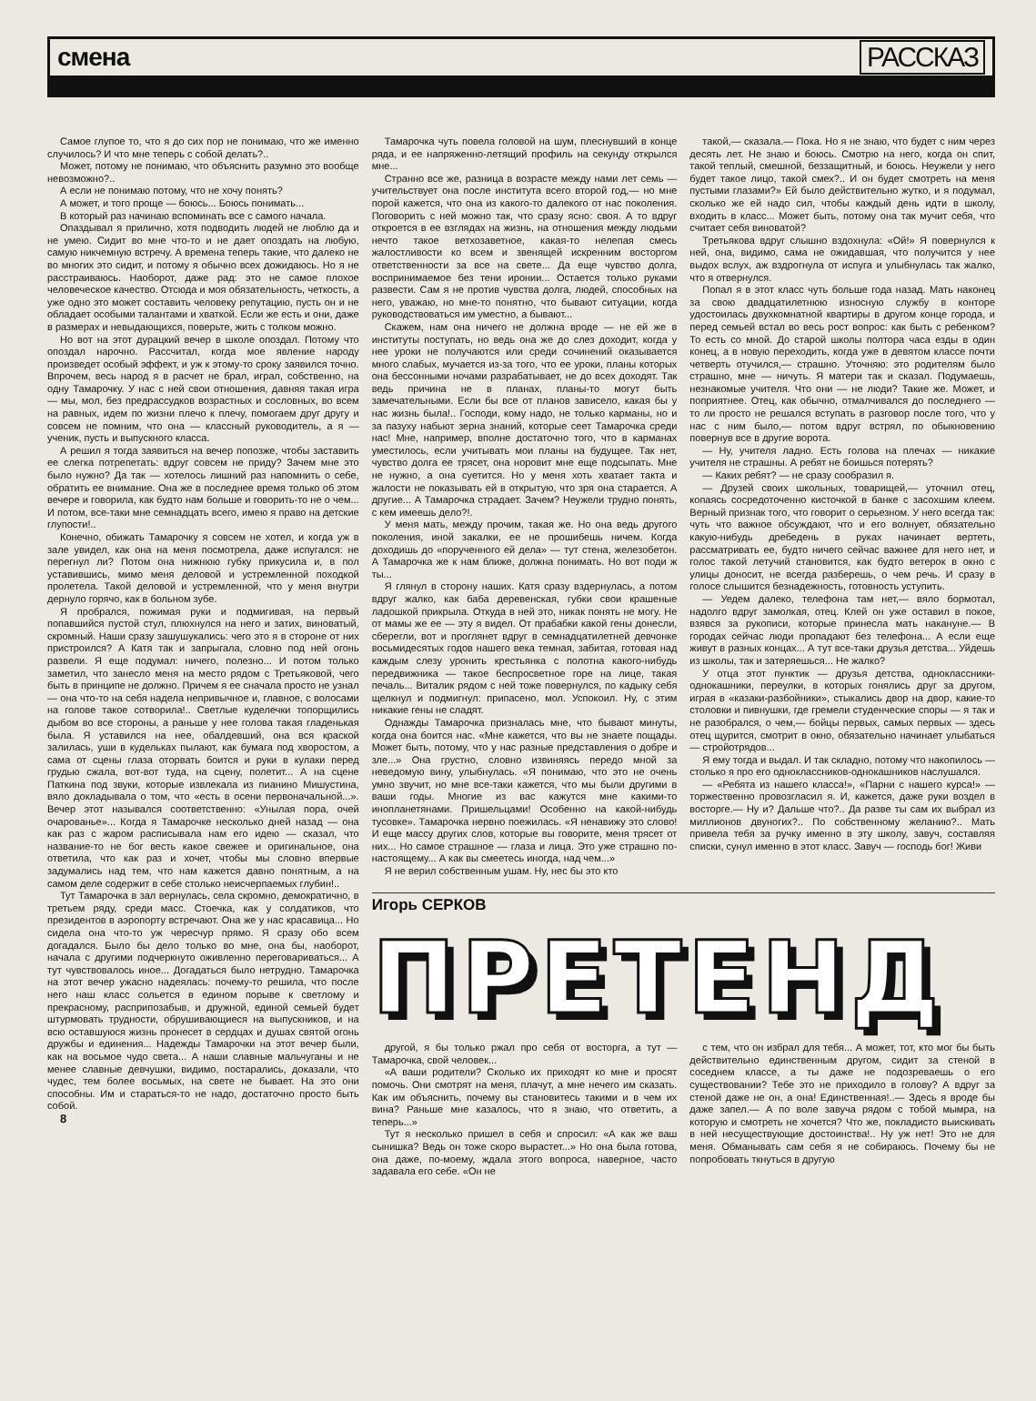смена РАССКАЗ
Самое глупое то, что я до сих пор не понимаю, что же именно случилось? И что мне теперь с собой делать?..
Может, потому не понимаю, что объяснить разумно это вообще невозможно?..
А если не понимаю потому, что не хочу понять?
А может, и того проще — боюсь... Боюсь понимать...
В который раз начинаю вспоминать все с самого начала.
Опаздывал я прилично, хотя подводить людей не люблю да и не умею. Сидит во мне что-то и не дает опоздать на любую, самую никчемную встречу. А времена теперь такие, что далеко не во многих это сидит, и потому я обычно всех дожидаюсь. Но я не расстраиваюсь. Наоборот, даже рад: это не самое плохое человеческое качество. Отсюда и моя обязательность, четкость, а уже одно это может составить человеку репутацию, пусть он и не обладает особыми талантами и хваткой. Если же есть и они, даже в размерах и невыдающихся, поверьте, жить с толком можно.
Но вот на этот дурацкий вечер в школе опоздал. Потому что опоздал нарочно. Рассчитал, когда мое явление народу произведет особый эффект, и уж к этому-то сроку заявился точно. Впрочем, весь народ я в расчет не брал, играл, собственно, на одну Тамарочку. У нас с ней свои отношения, давняя такая игра — мы, мол, без предрассудков возрастных и сословных, во всем на равных, идем по жизни плечо к плечу, помогаем друг другу и совсем не помним, что она — классный руководитель, а я — ученик, пусть и выпускного класса.
А решил я тогда заявиться на вечер попозже, чтобы заставить ее слегка потрепетать: вдруг совсем не приду? Зачем мне это было нужно? Да так — хотелось лишний раз напомнить о себе, обратить ее внимание. Она же в последнее время только об этом вечере и говорила, как будто нам больше и говорить-то не о чем... И потом, все-таки мне семнадцать всего, имею я право на детские глупости!..
Конечно, обижать Тамарочку я совсем не хотел, и когда уж в зале увидел, как она на меня посмотрела, даже испугался: не перегнул ли? Потом она нижнюю губку прикусила и, в пол уставившись, мимо меня деловой и устремленной походкой пролетела. Такой деловой и устремленной, что у меня внутри дернуло горячо, как в больном зубе.
Я пробрался, пожимая руки и подмигивая, на первый попавшийся пустой стул, плюхнулся на него и затих, виноватый, скромный. Наши сразу зашушукались: чего это я в стороне от них пристроился? А Катя так и запрыгала, словно под ней огонь развели. Я еще подумал: ничего, полезно... И потом только заметил, что занесло меня на место рядом с Третьяковой, чего быть в принципе не должно. Причем я ее сначала просто не узнал — она что-то на себя надела непривычное и, главное, с волосами на голове такое сотворила!.. Светлые куделечки топорщились дыбом во все стороны, а раньше у нее голова такая гладенькая была. Я уставился на нее, обалдевший, она вся краской залилась, уши в кудельках пылают, как бумага под хворостом, а сама от сцены глаза оторвать боится и руки в кулаки перед грудью сжала, вот-вот туда, на сцену, полетит... А на сцене Паткина под звуки, которые извлекала из пианино Мишустина, вяло докладывала о том, что «есть в осени первоначальной...». Вечер этот назывался соответственно: «Унылая пора, очей очарованье»... Когда я Тамарочке несколько дней назад — она как раз с жаром расписывала нам его идею — сказал, что название-то не бог весть какое свежее и оригинальное, она ответила, что как раз и хочет, чтобы мы словно впервые задумались над тем, что нам кажется давно понятным, а на самом деле содержит в себе столько неисчерпаемых глубин!..
Тут Тамарочка в зал вернулась, села скромно, демократично, в третьем ряду, среди масс. Стоечка, как у солдатиков, что президентов в аэропорту встречают. Она же у нас красавица... Но сидела она что-то уж чересчур прямо. Я сразу обо всем догадался. Было бы дело только во мне, она бы, наоборот, начала с другими подчеркнуто оживленно переговариваться... А тут чувствовалось иное... Догадаться было нетрудно. Тамарочка на этот вечер ужасно надеялась: почему-то решила, что после него наш класс сольется в едином порыве к светлому и прекрасному, расприпозабыв, и дружной, единой семьей будет штурмовать трудности, обрушивающиеся на выпускников, и на всю оставшуюся жизнь пронесет в сердцах и душах святой огонь дружбы и единения... Надежды Тамарочки на этот вечер были, как на восьмое чудо света... А наши славные мальчуганы и не менее славные девчушки, видимо, постарались, доказали, что чудес, тем более восьмых, на свете не бывает. На это они способны. Им и стараться-то не надо, достаточно просто быть собой.
8
Тамарочка чуть повела головой на шум, плеснувший в конце ряда, и ее напряженно-летящий профиль на секунду открылся мне...
Странно все же, разница в возрасте между нами лет семь — учительствует она после института всего второй год,— но мне порой кажется, что она из какого-то далекого от нас поколения. Поговорить с ней можно так, что сразу ясно: своя. А то вдруг откроется в ее взглядах на жизнь, на отношения между людьми нечто такое ветхозаветное, какая-то нелепая смесь жалостливости ко всем и звенящей искренним восторгом ответственности за все на свете... Да еще чувство долга, воспринимаемое без тени иронии... Остается только руками развести. Сам я не против чувства долга, людей, способных на него, уважаю, но мне-то понятно, что бывают ситуации, когда руководствоваться им уместно, а бывают...
Скажем, нам она ничего не должна вроде — не ей же в институты поступать, но ведь она же до слез доходит, когда у нее уроки не получаются или среди сочинений оказывается много слабых, мучается из-за того, что ее уроки, планы которых она бессонными ночами разрабатывает, не до всех доходят. Так ведь причина не в планах, планы-то могут быть замечательными. Если бы все от планов зависело, какая бы у нас жизнь была!.. Господи, кому надо, не только карманы, но и за пазуху набьют зерна знаний, которые сеет Тамарочка среди нас! Мне, например, вполне достаточно того, что в карманах уместилось, если учитывать мои планы на будущее. Так нет, чувство долга ее трясет, она норовит мне еще подсыпать. Мне не нужно, а она суетится. Но у меня хоть хватает такта и жалости не показывать ей в открытую, что зря она старается. А другие... А Тамарочка страдает. Зачем? Неужели трудно понять, с кем имеешь дело?!.
У меня мать, между прочим, такая же. Но она ведь другого поколения, иной закалки, ее не прошибешь ничем. Когда доходишь до «порученного ей дела» — тут стена, железобетон. А Тамарочка же к нам ближе, должна понимать. Но вот поди ж ты...
Я глянул в сторону наших. Катя сразу вздернулась, а потом вдруг жалко, как баба деревенская, губки свои крашеные ладошкой прикрыла. Откуда в ней это, никак понять не могу. Не от мамы же ее — эту я видел. От прабабки какой гены донесли, сберегли, вот и проглянет вдруг в семнадцатилетней девчонке восьмидесятых годов нашего века темная, забитая, готовая над каждым слезу уронить крестьянка с полотна какого-нибудь передвижника — такое беспросветное горе на лице, такая печаль... Виталик рядом с ней тоже повернулся, по кадыку себя щелкнул и подмигнул: припасено, мол. Успокоил. Ну, с этим никакие гены не сладят.
Однажды Тамарочка призналась мне, что бывают минуты, когда она боится нас. «Мне кажется, что вы не знаете пощады. Может быть, потому, что у нас разные представления о добре и зле...» Она грустно, словно извиняясь передо мной за неведомую вину, улыбнулась. «Я понимаю, что это не очень умно звучит, но мне все-таки кажется, что мы были другими в ваши годы. Многие из вас кажутся мне какими-то инопланетянами. Пришельцами! Особенно на какой-нибудь тусовке». Тамарочка нервно поежилась. «Я ненавижу это слово! И еще массу других слов, которые вы говорите, меня трясет от них... Но самое страшное — глаза и лица. Это уже страшно по-настоящему... А как вы смеетесь иногда, над чем...»
Я не верил собственным ушам. Ну, нес бы это кто
такой,— сказала.— Пока. Но я не знаю, что будет с ним через десять лет. Не знаю и боюсь. Смотрю на него, когда он спит, такой теплый, смешной, беззащитный, и боюсь. Неужели у него будет такое лицо, такой смех?.. И он будет смотреть на меня пустыми глазами?» Ей было действительно жутко, и я подумал, сколько же ей надо сил, чтобы каждый день идти в школу, входить в класс... Может быть, потому она так мучит себя, что считает себя виноватой?
Третьякова вдруг слышно вздохнула: «Ой!» Я повернулся к ней, она, видимо, сама не ожидавшая, что получится у нее выдох вслух, аж вздрогнула от испуга и улыбнулась так жалко, что я отвернулся.
Попал я в этот класс чуть больше года назад. Мать наконец за свою двадцатилетнюю износную службу в конторе удостоилась двухкомнатной квартиры в другом конце города, и перед семьей встал во весь рост вопрос: как быть с ребенком? То есть со мной. До старой школы полтора часа езды в один конец, а в новую переходить, когда уже в девятом классе почти четверть отучился,— страшно. Уточняю: это родителям было страшно, мне — ничуть. Я матери так и сказал. Подумаешь, незнакомые учителя. Что они — не люди? Такие же. Может, и поприятнее. Отец, как обычно, отмалчивался до последнего — то ли просто не решался вступать в разговор после того, что у нас с ним было,— потом вдруг встрял, по обыкновению повернув все в другие ворота.
— Ну, учителя ладно. Есть голова на плечах — никакие учителя не страшны. А ребят не боишься потерять?
— Каких ребят? — не сразу сообразил я.
— Друзей своих школьных, товарищей,— уточнил отец, копаясь сосредоточенно кисточкой в банке с засохшим клеем. Верный признак того, что говорит о серьезном. У него всегда так: чуть что важное обсуждают, что и его волнует, обязательно какую-нибудь дребедень в руках начинает вертеть, рассматривать ее, будто ничего сейчас важнее для него нет, и голос такой летучий становится, как будто ветерок в окно с улицы доносит, не всегда разберешь, о чем речь. И сразу в голосе слышится безнадежность, готовность уступить.
— Уедем далеко, телефона там нет,— вяло бормотал, надолго вдруг замолкая, отец. Клей он уже оставил в покое, взявся за рукописи, которые принесла мать накануне.— В городах сейчас люди пропадают без телефона... А если еще живут в разных концах... А тут все-таки друзья детства... Уйдешь из школы, так и затеряешься... Не жалко?
У отца этот пунктик — друзья детства, одноклассники-однокашники, переулки, в которых гонялись друг за другом, играя в «казаки-разбойники», стыкались двор на двор, какие-то столовки и пивнушки, где гремели студенческие споры — я так и не разобрался, о чем,— бойцы первых, самых первых — здесь отец щурится, смотрит в окно, обязательно начинает улыбаться — стройотрядов...
Я ему тогда и выдал. И так складно, потому что накопилось — столько я про его одноклассников-однокашников наслушался.
— «Ребята из нашего класса!», «Парни с нашего курса!» — торжественно провозгласил я. И, кажется, даже руки воздел в восторге.— Ну и? Дальше что?.. Да разве ты сам их выбрал из миллионов двуногих?.. По собственному желанию?.. Мать привела тебя за ручку именно в эту школу, завуч, составляя списки, сунул именно в этот класс. Завуч — господь бог! Живи
Игорь СЕРКОВ
ПРЕТЕНД
другой, я бы только ржал про себя от восторга, а тут — Тамарочка, свой человек...
«А ваши родители? Сколько их приходят ко мне и просят помочь. Они смотрят на меня, плачут, а мне нечего им сказать. Как им объяснить, почему вы становитесь такими и в чем их вина? Раньше мне казалось, что я знаю, что ответить, а теперь...»
Тут я несколько пришел в себя и спросил: «А как же ваш сынишка? Ведь он тоже скоро вырастет...» Но она была готова, она даже, по-моему, ждала этого вопроса, наверное, часто задавала его себе. «Он не
с тем, что он избрал для тебя... А может, тот, кто мог бы быть действительно единственным другом, сидит за стеной в соседнем классе, а ты даже не подозреваешь о его существовании? Тебе это не приходило в голову? А вдруг за стеной даже не он, а она! Единственная!..— Здесь я вроде бы даже запел.— А по воле завуча рядом с тобой мымра, на которую и смотреть не хочется? Что же, покладисто выискивать в ней несуществующие достоинства!.. Ну уж нет! Это не для меня. Обманывать сам себя я не собираюсь. Почему бы не попробовать ткнуться в другую